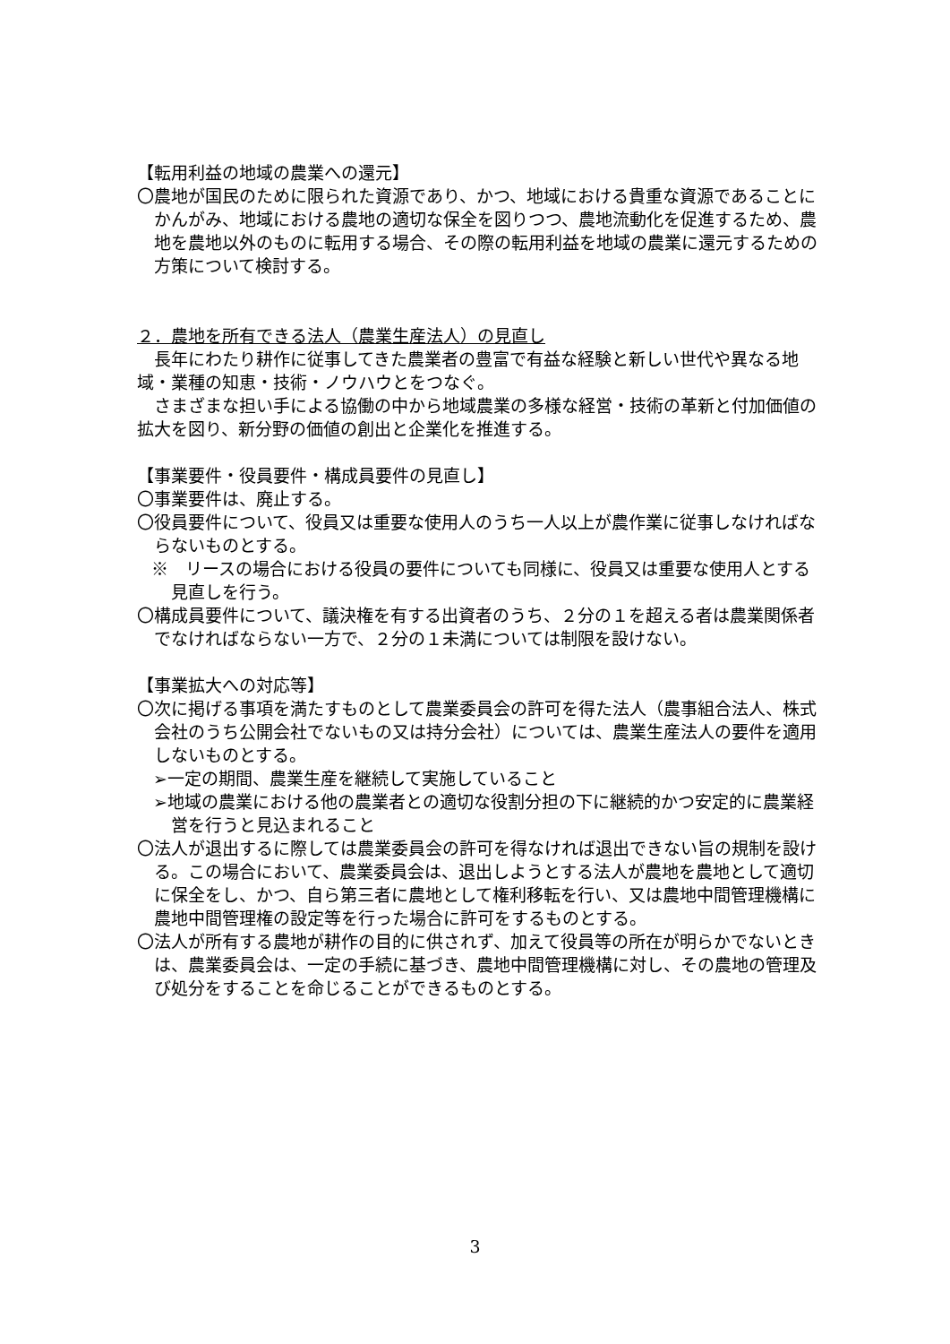【転用利益の地域の農業への還元】
〇農地が国民のために限られた資源であり、かつ、地域における貴重な資源であることにかんがみ、地域における農地の適切な保全を図りつつ、農地流動化を促進するため、農地を農地以外のものに転用する場合、その際の転用利益を地域の農業に還元するための方策について検討する。
２．農地を所有できる法人（農業生産法人）の見直し
長年にわたり耕作に従事してきた農業者の豊富で有益な経験と新しい世代や異なる地域・業種の知恵・技術・ノウハウとをつなぐ。
さまざまな担い手による協働の中から地域農業の多様な経営・技術の革新と付加価値の拡大を図り、新分野の価値の創出と企業化を推進する。
【事業要件・役員要件・構成員要件の見直し】
〇事業要件は、廃止する。
〇役員要件について、役員又は重要な使用人のうち一人以上が農作業に従事しなければならないものとする。
※　リースの場合における役員の要件についても同様に、役員又は重要な使用人とする見直しを行う。
〇構成員要件について、議決権を有する出資者のうち、２分の１を超える者は農業関係者でなければならない一方で、２分の１未満については制限を設けない。
【事業拡大への対応等】
〇次に掲げる事項を満たすものとして農業委員会の許可を得た法人（農事組合法人、株式会社のうち公開会社でないもの又は持分会社）については、農業生産法人の要件を適用しないものとする。
➢一定の期間、農業生産を継続して実施していること
➢地域の農業における他の農業者との適切な役割分担の下に継続的かつ安定的に農業経営を行うと見込まれること
〇法人が退出するに際しては農業委員会の許可を得なければ退出できない旨の規制を設ける。この場合において、農業委員会は、退出しようとする法人が農地を農地として適切に保全をし、かつ、自ら第三者に農地として権利移転を行い、又は農地中間管理機構に農地中間管理権の設定等を行った場合に許可をするものとする。
〇法人が所有する農地が耕作の目的に供されず、加えて役員等の所在が明らかでないときは、農業委員会は、一定の手続に基づき、農地中間管理機構に対し、その農地の管理及び処分をすることを命じることができるものとする。
3